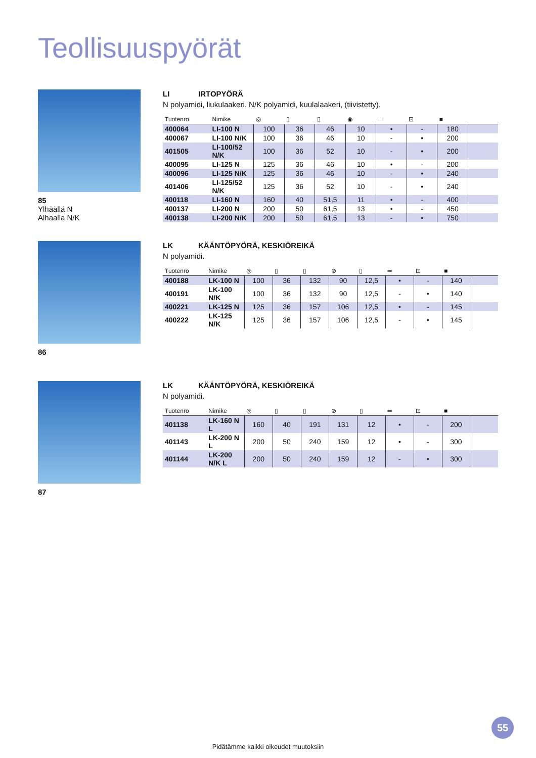Teollisuuspyörät
85
Ylhäällä N
Alhaalla N/K
LI IRTOPYÖRÄ
N polyamidi, liukulaakeri. N/K polyamidi, kuulalaakeri, (tiivistetty).
| Tuotenro | Nimike | ◎ | ▯ | ▯ | ◉ | ═ | ⊡ | ■ | |
| --- | --- | --- | --- | --- | --- | --- | --- | --- | --- |
| 400064 | LI-100 N | 100 | 36 | 46 | 10 | • | - | 180 | |
| 400067 | LI-100 N/K | 100 | 36 | 46 | 10 | - | • | 200 | |
| 401505 | LI-100/52 N/K | 100 | 36 | 52 | 10 | - | • | 200 | |
| 400095 | LI-125 N | 125 | 36 | 46 | 10 | • | - | 200 | |
| 400096 | LI-125 N/K | 125 | 36 | 46 | 10 | - | • | 240 | |
| 401406 | LI-125/52 N/K | 125 | 36 | 52 | 10 | - | • | 240 | |
| 400118 | LI-160 N | 160 | 40 | 51,5 | 11 | • | - | 400 | |
| 400137 | LI-200 N | 200 | 50 | 61,5 | 13 | • | - | 450 | |
| 400138 | LI-200 N/K | 200 | 50 | 61,5 | 13 | - | • | 750 | |
86
LK KÄÄNTÖPYÖRÄ, KESKIÖREIKÄ
N polyamidi.
| Tuotenro | Nimike | ◎ | ▯ | ▯ | ⊘ | ▯ | ═ | ⊡ | ■ | |
| --- | --- | --- | --- | --- | --- | --- | --- | --- | --- | --- |
| 400188 | LK-100 N | 100 | 36 | 132 | 90 | 12,5 | • | - | 140 | |
| 400191 | LK-100 N/K | 100 | 36 | 132 | 90 | 12,5 | - | • | 140 | |
| 400221 | LK-125 N | 125 | 36 | 157 | 106 | 12,5 | • | - | 145 | |
| 400222 | LK-125 N/K | 125 | 36 | 157 | 106 | 12,5 | - | • | 145 | |
87
LK KÄÄNTÖPYÖRÄ, KESKIÖREIKÄ
N polyamidi.
| Tuotenro | Nimike | ◎ | ▯ | ▯ | ⊘ | ▯ | ═ | ⊡ | ■ | |
| --- | --- | --- | --- | --- | --- | --- | --- | --- | --- | --- |
| 401138 | LK-160 N L | 160 | 40 | 191 | 131 | 12 | • | - | 200 | |
| 401143 | LK-200 N L | 200 | 50 | 240 | 159 | 12 | • | - | 300 | |
| 401144 | LK-200 N/K L | 200 | 50 | 240 | 159 | 12 | - | • | 300 | |
55
Pidätämme kaikki oikeudet muutoksiin